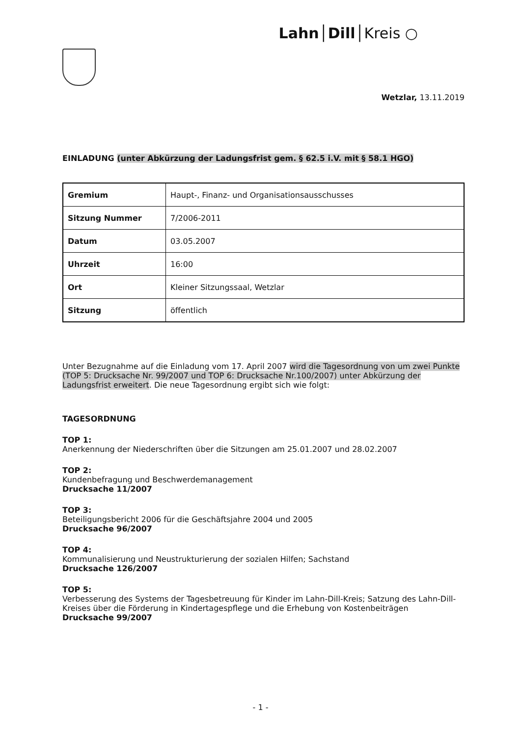Lahn│Dill│Kreis ○
Wetzlar, 13.11.2019
EINLADUNG (unter Abkürzung der Ladungsfrist gem. § 62.5 i.V. mit § 58.1 HGO)
| Gremium | Haupt-, Finanz- und Organisationsausschusses |
| Sitzung Nummer | 7/2006-2011 |
| Datum | 03.05.2007 |
| Uhrzeit | 16:00 |
| Ort | Kleiner Sitzungssaal, Wetzlar |
| Sitzung | öffentlich |
Unter Bezugnahme auf die Einladung vom 17. April 2007 wird die Tagesordnung von um zwei Punkte (TOP 5: Drucksache Nr. 99/2007 und TOP 6: Drucksache Nr.100/2007) unter Abkürzung der Ladungsfrist erweitert. Die neue Tagesordnung ergibt sich wie folgt:
TAGESORDNUNG
TOP 1:
Anerkennung der Niederschriften über die Sitzungen am 25.01.2007 und 28.02.2007
TOP 2:
Kundenbefragung und Beschwerdemanagement
Drucksache 11/2007
TOP 3:
Beteiligungsbericht 2006 für die Geschäftsjahre 2004 und 2005
Drucksache 96/2007
TOP 4:
Kommunalisierung und Neustrukturierung der sozialen Hilfen; Sachstand
Drucksache 126/2007
TOP 5:
Verbesserung des Systems der Tagesbetreuung für Kinder im Lahn-Dill-Kreis; Satzung des Lahn-Dill-Kreises über die Förderung in Kindertagespflege und die Erhebung von Kostenbeiträgen
Drucksache 99/2007
- 1 -